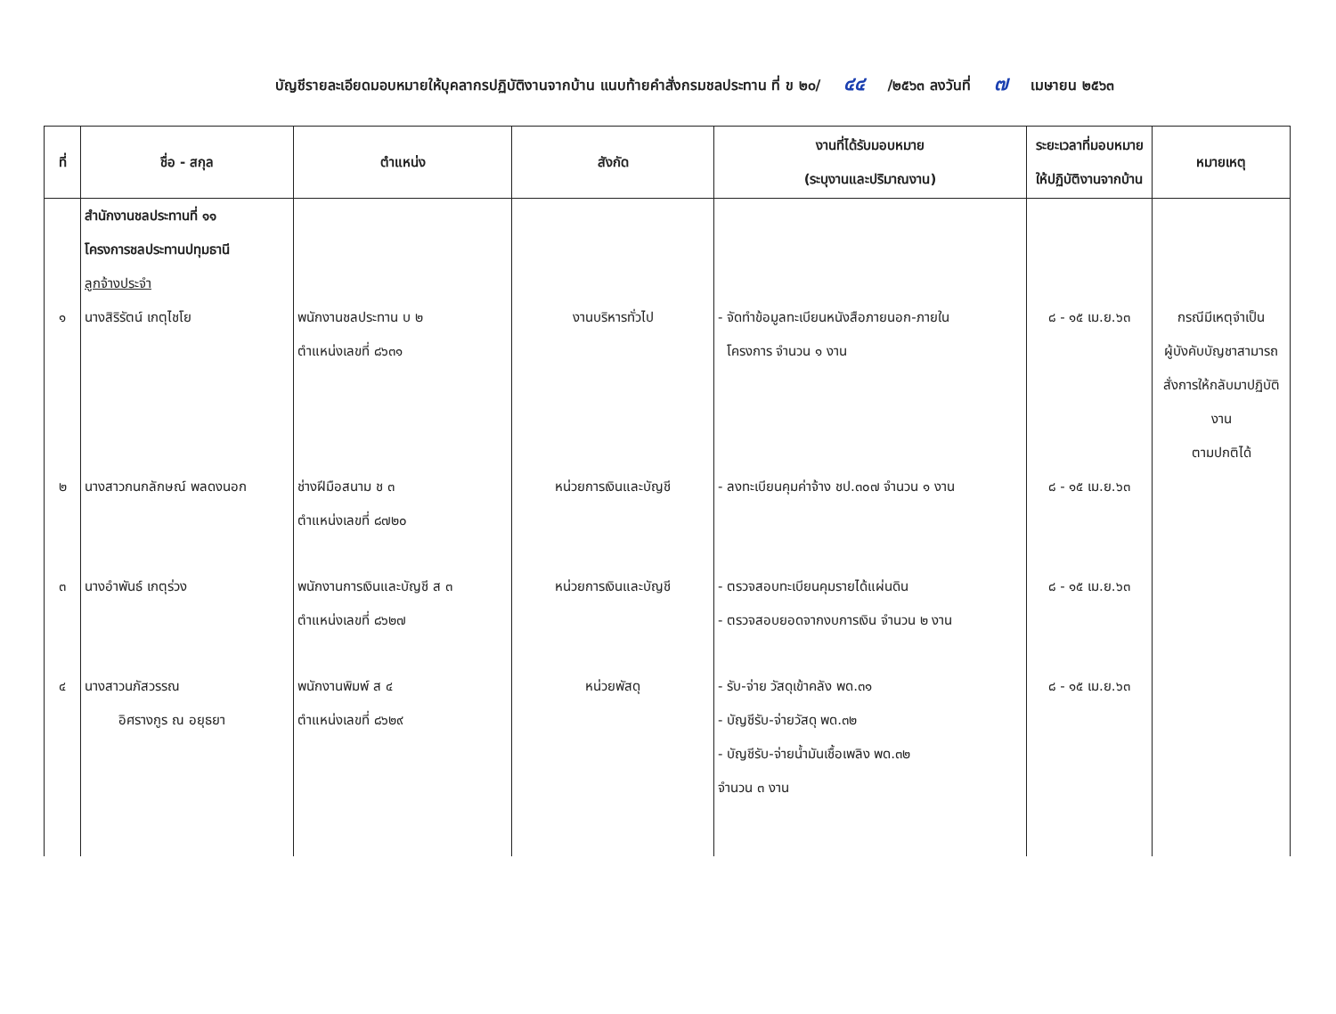บัญชีรายละเอียดมอบหมายให้บุคลากรปฏิบัติงานจากบ้าน แนบท้ายคำสั่งกรมชลประทาน ที่ ข ๒๐/ ๔๔ /๒๕๖๓ ลงวันที่ ๗ เมษายน ๒๕๖๓
| ที่ | ชื่อ - สกุล | ตำแหน่ง | สังกัด | งานที่ได้รับมอบหมาย (ระบุงานและปริมาณงาน) | ระยะเวลาที่มอบหมาย ให้ปฏิบัติงานจากบ้าน | หมายเหตุ |
| --- | --- | --- | --- | --- | --- | --- |
| | สำนักงานชลประทานที่ ๑๑ โครงการชลประทานปทุมธานี ลูกจ้างประจำ | | | | | |
| ๑ | นางสิริรัตน์ เกตุไชโย | พนักงานชลประทาน บ ๒ ตำแหน่งเลขที่ ๘๖๓๑ | งานบริหารทั่วไป | - จัดทำข้อมูลทะเบียนหนังสือภายนอก-ภายใน โครงการ จำนวน ๑ งาน | ๘ - ๑๕ เม.ย.๖๓ | กรณีมีเหตุจำเป็น ผู้บังคับบัญชาสามารถ สั่งการให้กลับมาปฏิบัติงาน ตามปกติได้ |
| ๒ | นางสาวกนกลักษณ์ พลดงนอก | ช่างฝีมือสนาม ช ๓ ตำแหน่งเลขที่ ๘๗๒๐ | หน่วยการเงินและบัญชี | - ลงทะเบียนคุมค่าจ้าง ชป.๓๐๗ จำนวน ๑ งาน | ๘ - ๑๕ เม.ย.๖๓ | |
| ๓ | นางอำพันธ์ เกตุร่วง | พนักงานการเงินและบัญชี ส ๓ ตำแหน่งเลขที่ ๘๖๒๗ | หน่วยการเงินและบัญชี | - ตรวจสอบทะเบียนคุมรายได้แผ่นดิน - ตรวจสอบยอดจากงบการเงิน จำนวน ๒ งาน | ๘ - ๑๕ เม.ย.๖๓ | |
| ๔ | นางสาวนภัสวรรณ อิศรางกูร ณ อยุธยา | พนักงานพิมพ์ ส ๔ ตำแหน่งเลขที่ ๘๖๒๙ | หน่วยพัสดุ | - รับ-จ่าย วัสดุเข้าคลัง พด.๓๑ - บัญชีรับ-จ่ายวัสดุ พด.๓๒ - บัญชีรับ-จ่ายน้ำมันเชื้อเพลิง พด.๓๒ จำนวน ๓ งาน | ๘ - ๑๕ เม.ย.๖๓ | |